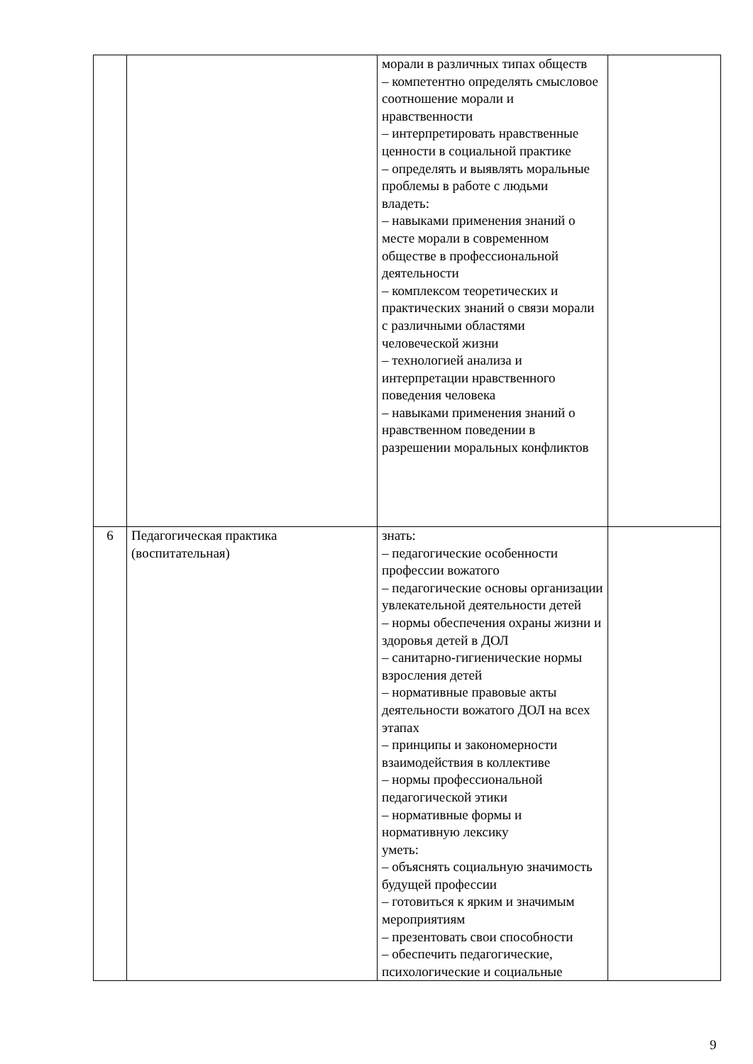| | | морали в различных типах обществ – компетентно определять смысловое соотношение морали и нравственности – интерпретировать нравственные ценности в социальной практике – определять и выявлять моральные проблемы в работе с людьми владеть: – навыками применения знаний о месте морали в современном обществе в профессиональной деятельности – комплексом теоретических и практических знаний о связи морали с различными областями человеческой жизни – технологией анализа и интерпретации нравственного поведения человека – навыками применения знаний о нравственном поведении в разрешении моральных конфликтов | |
| 6 | Педагогическая практика (воспитательная) | знать: – педагогические особенности профессии вожатого – педагогические основы организации увлекательной деятельности детей – нормы обеспечения охраны жизни и здоровья детей в ДОЛ – санитарно-гигиенические нормы взросления детей – нормативные правовые акты деятельности вожатого ДОЛ на всех этапах – принципы и закономерности взаимодействия в коллективе – нормы профессиональной педагогической этики – нормативные формы и нормативную лексику уметь: – объяснять социальную значимость будущей профессии – готовиться к ярким и значимым мероприятиям – презентовать свои способности – обеспечить педагогические, психологические и социальные | |
9